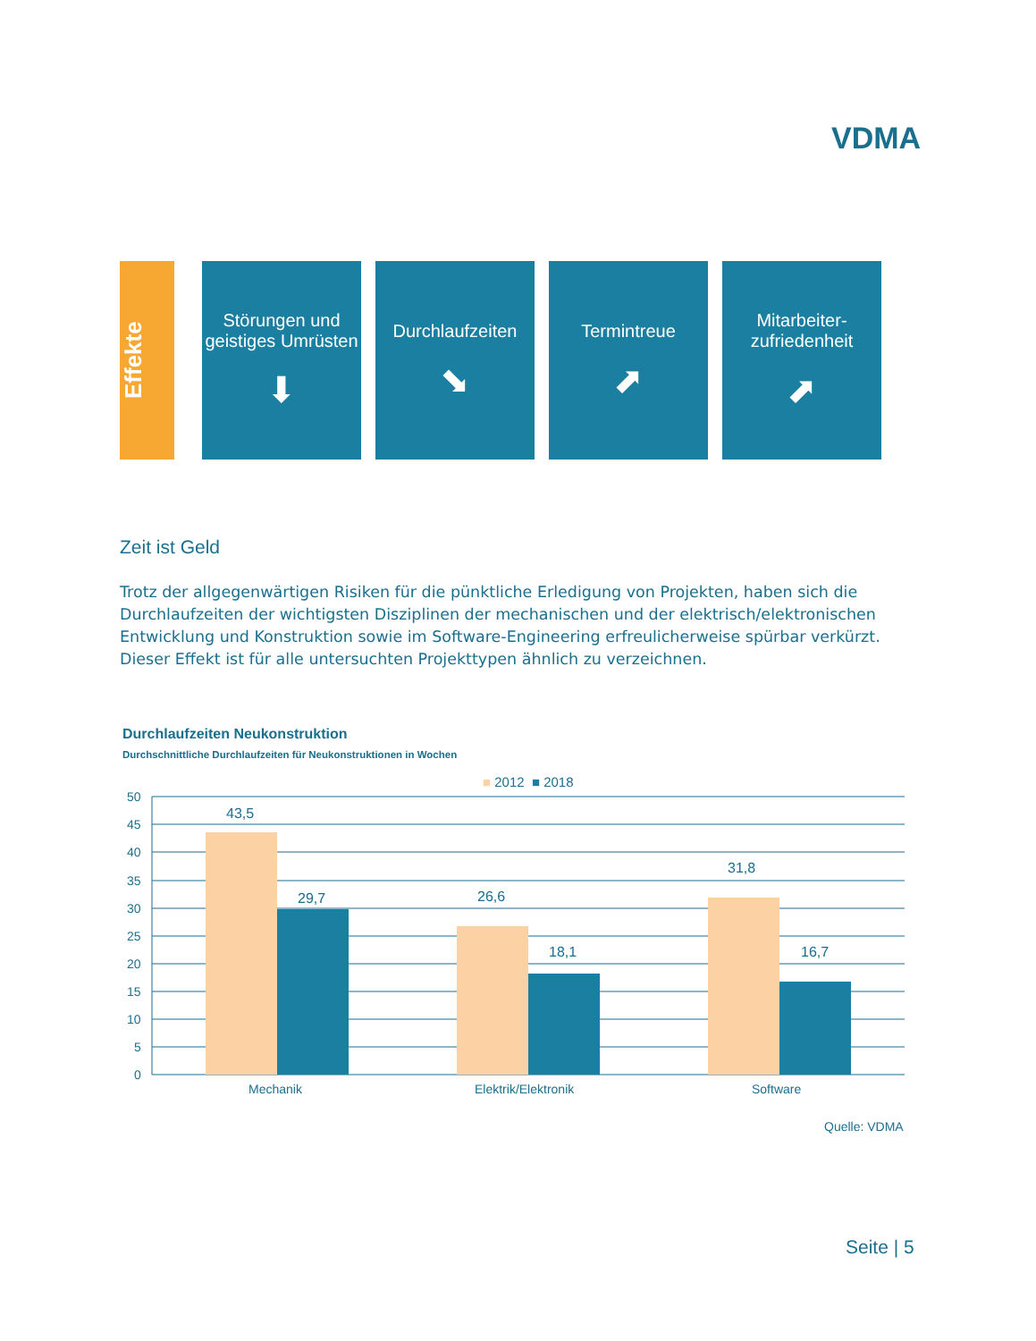VDMA
Effekte
Störungen und geistiges Umrüsten
⬇
Durchlaufzeiten
⬊
Termintreue
⬈
Mitarbeiter-
zufriedenheit
⬈
Zeit ist Geld
Trotz der allgegenwärtigen Risiken für die pünktliche Erledigung von Projekten, haben sich die Durchlaufzeiten der wichtigsten Disziplinen der mechanischen und der elektrisch/elektronischen Entwicklung und Konstruktion sowie im Software-Engineering erfreulicherweise spürbar verkürzt. Dieser Effekt ist für alle untersuchten Projekttypen ähnlich zu verzeichnen.
Durchlaufzeiten Neukonstruktion
Durchschnittliche Durchlaufzeiten für Neukonstruktionen in Wochen
■ 2012 ■ 2018
50
45
40
35
30
25
20
15
10
5
0
43,5
29,7
26,6
18,1
31,8
16,7
Mechanik
Elektrik/Elektronik
Software
Quelle: VDMA
Seite | 5